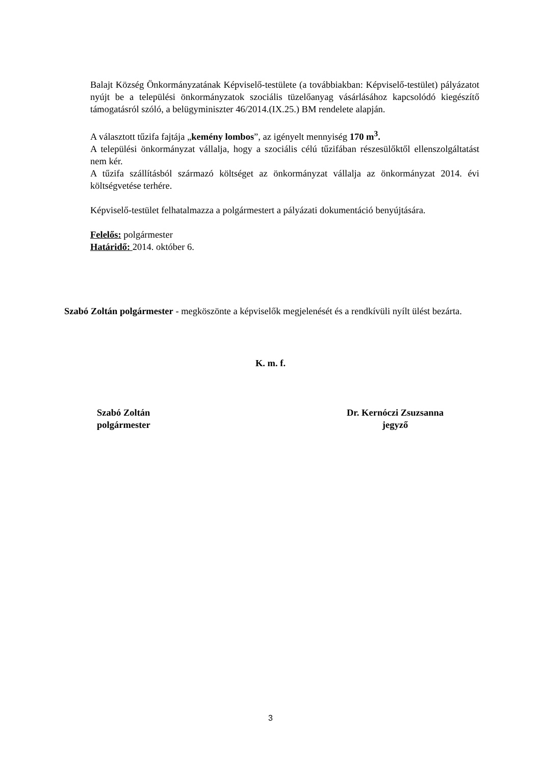Balajt Község Önkormányzatának Képviselő-testülete (a továbbiakban: Képviselő-testület) pályázatot nyújt be a települési önkormányzatok szociális tüzelőanyag vásárlásához kapcsolódó kiegészítő támogatásról szóló, a belügyminiszter 46/2014.(IX.25.) BM rendelete alapján.
A választott tűzifa fajtája „kemény lombos”, az igényelt mennyiség 170 m<sup>3</sup>.
A települési önkormányzat vállalja, hogy a szociális célú tűzifában részesülőktől ellenszolgáltatást nem kér.
A tűzifa szállításból származó költséget az önkormányzat vállalja az önkormányzat 2014. évi költségvetése terhére.
Képviselő-testület felhatalmazza a polgármestert a pályázati dokumentáció benyújtására.
Felelős: polgármester
Határidő: 2014. október 6.
Szabó Zoltán polgármester - megköszönte a képviselők megjelenését és a rendkívüli nyílt ülést bezárta.
K. m. f.
Szabó Zoltán
polgármester
Dr. Kernóczi Zsuzsanna
jegyző
3